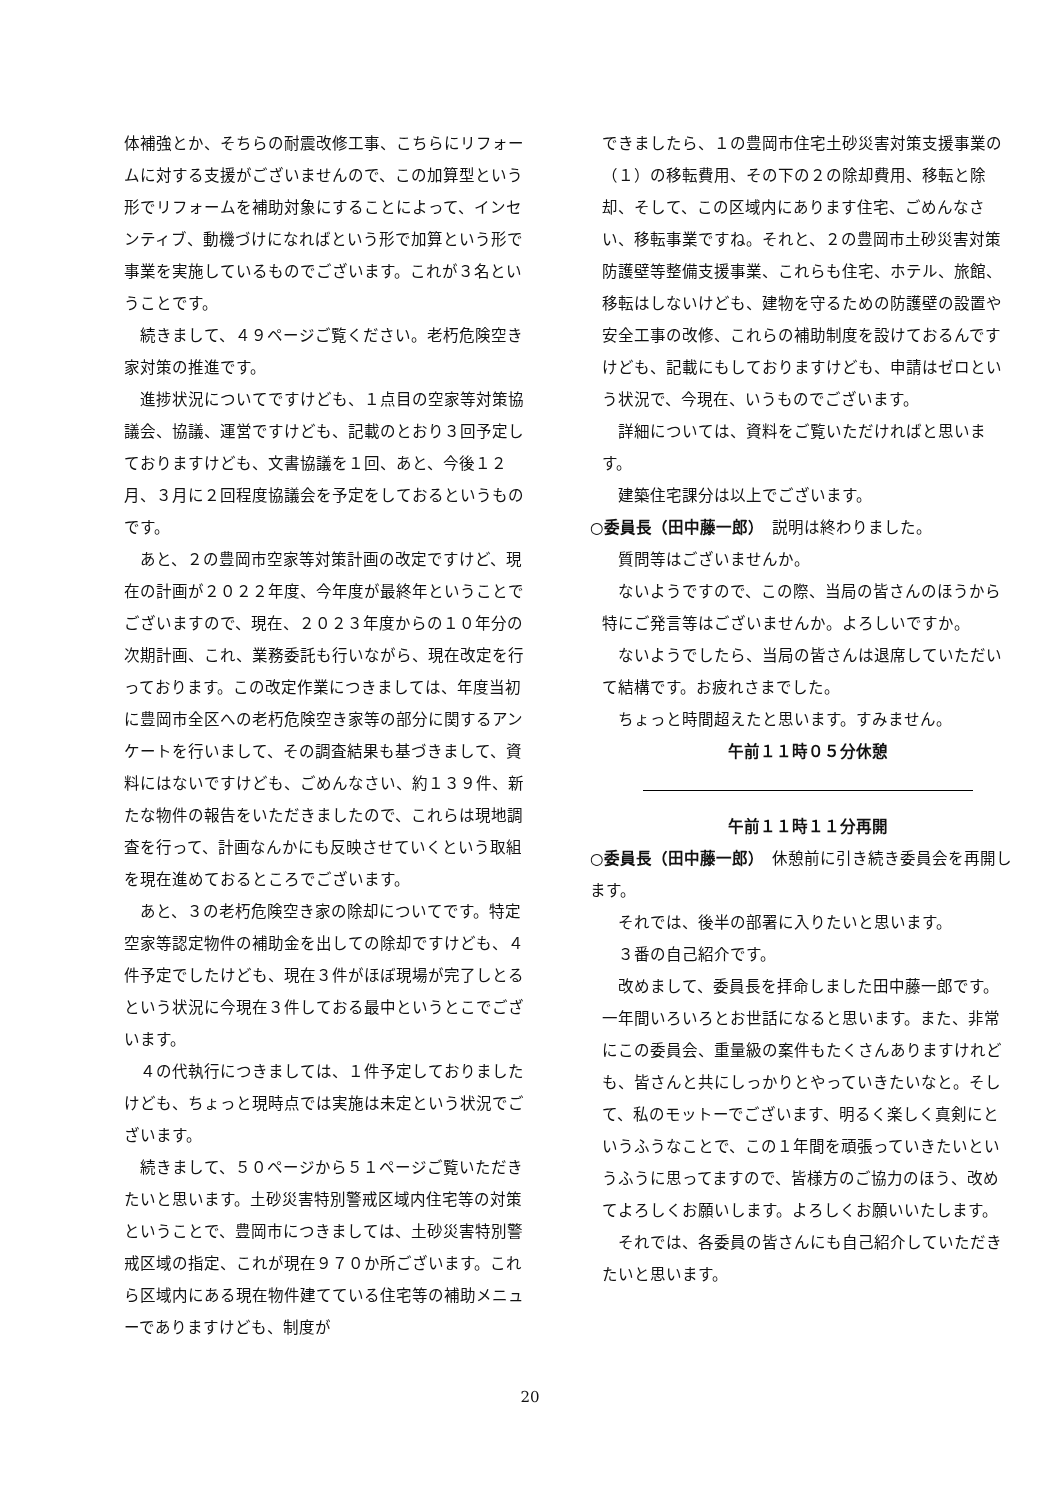体補強とか、そちらの耐震改修工事、こちらにリフォームに対する支援がございませんので、この加算型という形でリフォームを補助対象にすることによって、インセンティブ、動機づけになればという形で加算という形で事業を実施しているものでございます。これが３名ということです。
続きまして、４９ページご覧ください。老朽危険空き家対策の推進です。
進捗状況についてですけども、１点目の空家等対策協議会、協議、運営ですけども、記載のとおり３回予定しておりますけども、文書協議を１回、あと、今後１２月、３月に２回程度協議会を予定をしておるというものです。
あと、２の豊岡市空家等対策計画の改定ですけど、現在の計画が２０２２年度、今年度が最終年ということでございますので、現在、２０２３年度からの１０年分の次期計画、これ、業務委託も行いながら、現在改定を行っております。この改定作業につきましては、年度当初に豊岡市全区への老朽危険空き家等の部分に関するアンケートを行いまして、その調査結果も基づきまして、資料にはないですけども、ごめんなさい、約１３９件、新たな物件の報告をいただきましたので、これらは現地調査を行って、計画なんかにも反映させていくという取組を現在進めておるところでございます。
あと、３の老朽危険空き家の除却についてです。特定空家等認定物件の補助金を出しての除却ですけども、４件予定でしたけども、現在３件がほぼ現場が完了しとるという状況に今現在３件しておる最中というとこでございます。
４の代執行につきましては、１件予定しておりましたけども、ちょっと現時点では実施は未定という状況でございます。
続きまして、５０ページから５１ページご覧いただきたいと思います。土砂災害特別警戒区域内住宅等の対策ということで、豊岡市につきましては、土砂災害特別警戒区域の指定、これが現在９７０か所ございます。これら区域内にある現在物件建てている住宅等の補助メニューでありますけども、制度が
できましたら、１の豊岡市住宅土砂災害対策支援事業の（１）の移転費用、その下の２の除却費用、移転と除却、そして、この区域内にあります住宅、ごめんなさい、移転事業ですね。それと、２の豊岡市土砂災害対策防護壁等整備支援事業、これらも住宅、ホテル、旅館、移転はしないけども、建物を守るための防護壁の設置や安全工事の改修、これらの補助制度を設けておるんですけども、記載にもしておりますけども、申請はゼロという状況で、今現在、いうものでございます。
詳細については、資料をご覧いただければと思います。
建築住宅課分は以上でございます。
○委員長（田中藤一郎）　説明は終わりました。
質問等はございませんか。
ないようですので、この際、当局の皆さんのほうから特にご発言等はございませんか。よろしいですか。
ないようでしたら、当局の皆さんは退席していただいて結構です。お疲れさまでした。
ちょっと時間超えたと思います。すみません。
午前１１時０５分休憩
午前１１時１１分再開
○委員長（田中藤一郎）　休憩前に引き続き委員会を再開します。
それでは、後半の部署に入りたいと思います。
３番の自己紹介です。
改めまして、委員長を拝命しました田中藤一郎です。一年間いろいろとお世話になると思います。また、非常にこの委員会、重量級の案件もたくさんありますけれども、皆さんと共にしっかりとやっていきたいなと。そして、私のモットーでございます、明るく楽しく真剣にというふうなことで、この１年間を頑張っていきたいというふうに思ってますので、皆様方のご協力のほう、改めてよろしくお願いします。よろしくお願いいたします。
それでは、各委員の皆さんにも自己紹介していただきたいと思います。
20